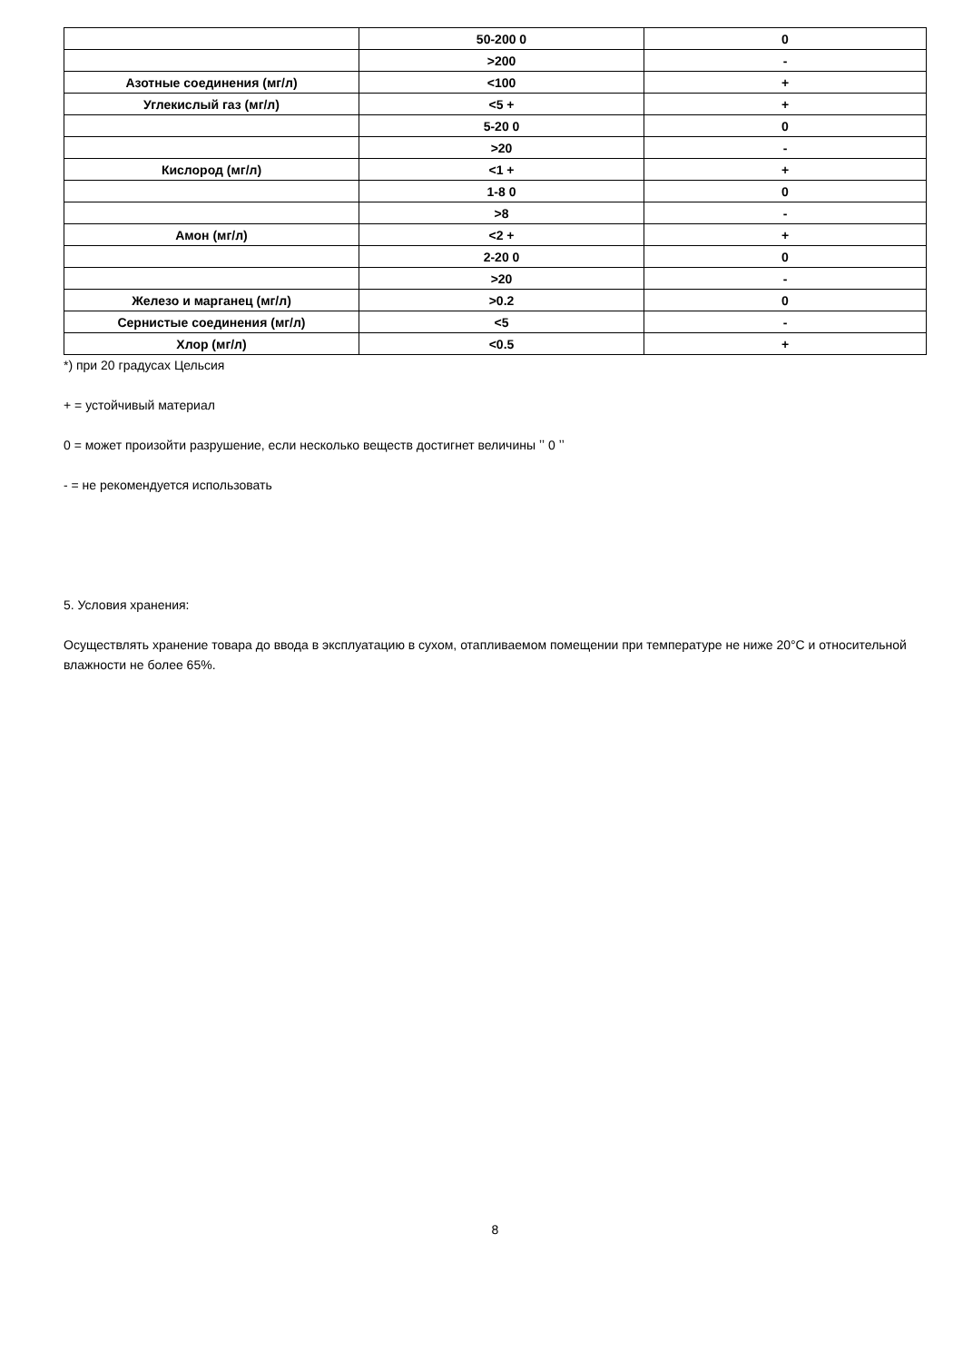| | 50-200 0 | 0 |
| | >200 | - |
| Азотные соединения (мг/л) | <100 | + |
| Углекислый газ (мг/л) | <5 + | + |
| | 5-20 0 | 0 |
| | >20 | - |
| Кислород (мг/л) | <1 + | + |
| | 1-8 0 | 0 |
| | >8 | - |
| Амон (мг/л) | <2 + | + |
| | 2-20 0 | 0 |
| | >20 | - |
| Железо и марганец (мг/л) | >0.2 | 0 |
| Сернистые соединения (мг/л) | <5 | - |
| Хлор (мг/л) | <0.5 | + |
*) при 20 градусах Цельсия
+ = устойчивый материал
0 = может произойти разрушение, если несколько веществ достигнет величины ʼʼ 0 ʼʼ
- = не рекомендуется использовать
5. Условия хранения:
Осуществлять хранение товара до ввода в эксплуатацию в сухом, отапливаемом помещении при температуре не ниже 20°C и относительной влажности не более 65%.
8